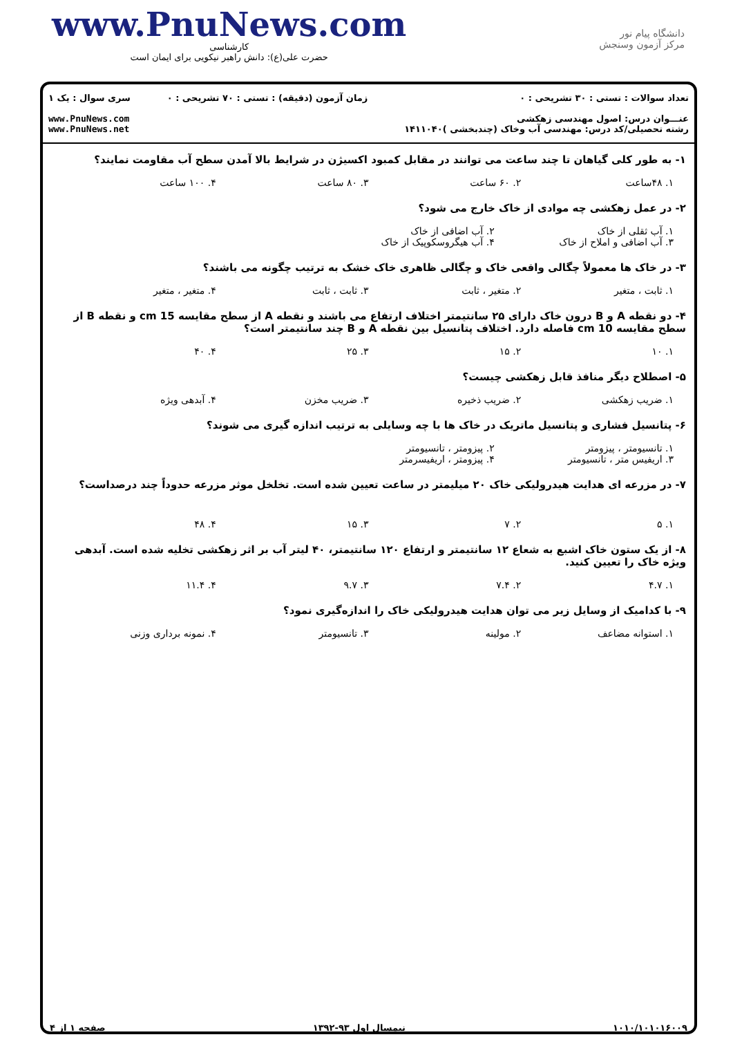www.PnuNews.com
کارشناسی
حضرت علی(ع): دانش راهبر نیکویی برای ایمان است
دانشگاه پیام نور
مرکز آزمون وسنجش
تعداد سوالات : تستی : ۳۰ تشریحی : ۰
عنـــوان درس: اصول مهندسی زهکشی
رشته تحصیلی/کد درس: مهندسی آب وخاک (چندبخشی )۱۴۱۱۰۴۰
زمان آزمون (دقیقه) : تستی : ۷۰ تشریحی : ۰
سری سوال : یک ۱
www.PnuNews.com
www.PnuNews.net
۱- به طور کلی گیاهان تا چند ساعت می توانند در مقابل کمبود اکسیژن در شرایط بالا آمدن سطح آب مقاومت نمایند؟
۱. ۴۸ساعت ۲. ۶۰ ساعت ۳. ۸۰ ساعت ۴. ۱۰۰ ساعت
۲- در عمل زهکشی چه موادی از خاک خارج می شود؟
۱. آب ثقلی از خاک ۲. آب اضافی از خاک ۳. آب اضافی و املاح از خاک ۴. آب هیگروسکوپیک از خاک
۳- در خاک ها معمولاً چگالی واقعی خاک و چگالی ظاهری خاک خشک به ترتیب چگونه می باشند؟
۱. ثابت ، متغیر ۲. متغیر ، ثابت ۳. ثابت ، ثابت ۴. متغیر ، متغیر
۴- دو نقطه A و B درون خاک دارای ۲۵ سانتیمتر اختلاف ارتفاع می باشند و نقطه A از سطح مقایسه 15 cm و نقطه B از سطح مقایسه 10 cm فاصله دارد. اختلاف پتانسیل بین نقطه A و B چند سانتیمتر است؟
۱. ۱۰ ۲. ۱۵ ۳. ۲۵ ۴. ۴۰
۵- اصطلاح دیگر منافذ قابل زهکشی چیست؟
۱. ضریب زهکشی ۲. ضریب ذخیره ۳. ضریب مخزن ۴. آبدهی ویژه
۶- پتانسیل فشاری و پتانسیل ماتریک در خاک ها با چه وسایلی به ترتیب اندازه گیری می شوند؟
۱. تانسیومتر ، پیزومتر ۲. پیزومتر ، تانسیومتر ۳. اریفیس متر ، تانسیومتر ۴. پیزومتر ، اریفیسرمتر
۷- در مزرعه ای هدایت هیدرولیکی خاک ۲۰ میلیمتر در ساعت تعیین شده است. تخلخل موثر مزرعه حدوداً چند درصداست؟
۱. ۵ ۲. ۷ ۳. ۱۵ ۴. ۴۸
۸- از یک ستون خاک اشبع به شعاع ۱۲ سانتیمتر و ارتفاع ۱۲۰ سانتیمتر، ۴۰ لیتر آب بر اثر زهکشی تخلیه شده است. آبدهی ویژه خاک را تعیین کنید.
۱. ۴.۷ ۲. ۷.۴ ۳. ۹.۷ ۴. ۱۱.۴
۹- با کدامیک از وسایل زیر می توان هدایت هیدرولیکی خاک را اندازه‌گیری نمود؟
۱. استوانه مضاعف ۲. مولینه ۳. تانسیومتر ۴. نمونه برداری وزنی
۱۰۱۰/۱۰۱۰۱۶۰۰۹ نیمسال اول ۹۳-۱۳۹۲ صفحه ۱ از ۴